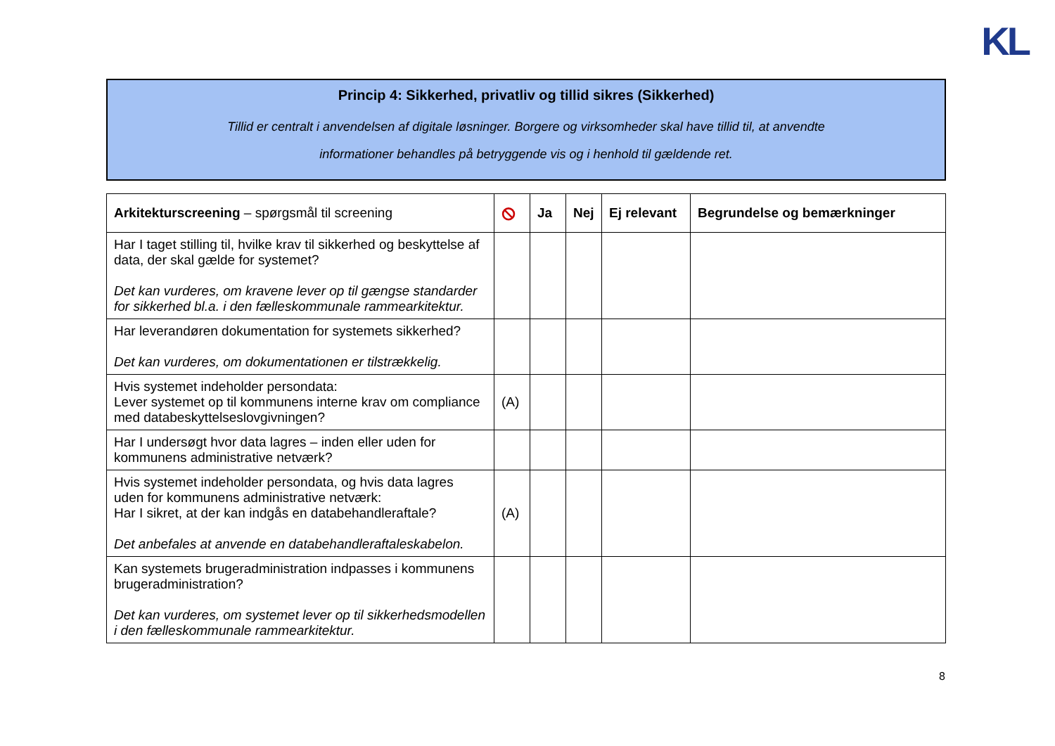KL
Princip 4: Sikkerhed, privatliv og tillid sikres (Sikkerhed)
Tillid er centralt i anvendelsen af digitale løsninger. Borgere og virksomheder skal have tillid til, at anvendte
informationer behandles på betryggende vis og i henhold til gældende ret.
| Arkitekturscreening – spørgsmål til screening | ⦸ | Ja | Nej | Ej relevant | Begrundelse og bemærkninger |
| --- | --- | --- | --- | --- | --- |
| Har I taget stilling til, hvilke krav til sikkerhed og beskyttelse af data, der skal gælde for systemet? Det kan vurderes, om kravene lever op til gængse standarder for sikkerhed bl.a. i den fælleskommunale rammearkitektur. | | | | | |
| Har leverandøren dokumentation for systemets sikkerhed? Det kan vurderes, om dokumentationen er tilstrækkelig. | | | | | |
| Hvis systemet indeholder persondata: Lever systemet op til kommunens interne krav om compliance med databeskyttelseslovgivningen? | (A) | | | | |
| Har I undersøgt hvor data lagres – inden eller uden for kommunens administrative netværk? | | | | | |
| Hvis systemet indeholder persondata, og hvis data lagres uden for kommunens administrative netværk: Har I sikret, at der kan indgås en databehandleraftale? Det anbefales at anvende en databehandleraftaleskabelon. | (A) | | | | |
| Kan systemets brugeradministration indpasses i kommunens brugeradministration? Det kan vurderes, om systemet lever op til sikkerhedsmodellen i den fælleskommunale rammearkitektur. | | | | | |
8